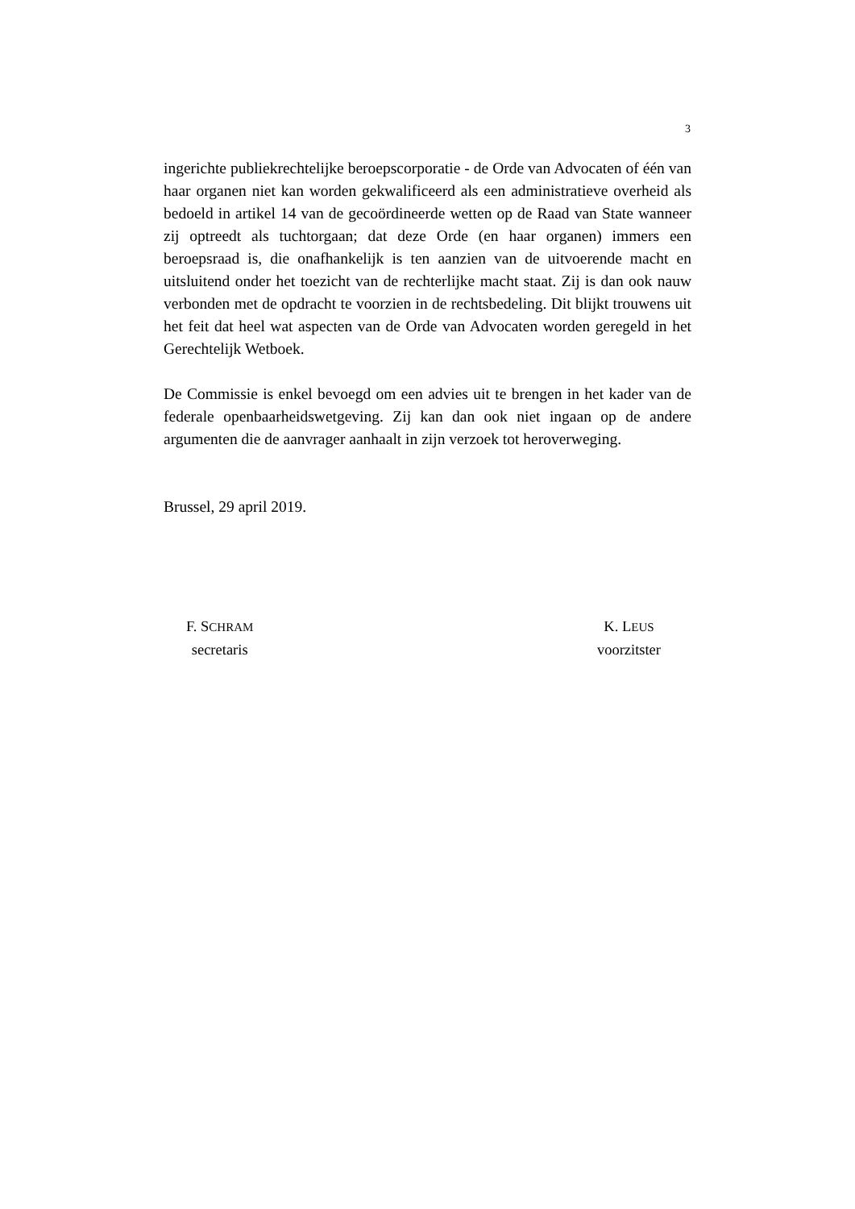3
ingerichte publiekrechtelijke beroepscorporatie - de Orde van Advocaten of één van haar organen niet kan worden gekwalificeerd als een administratieve overheid als bedoeld in artikel 14 van de gecoördineerde wetten op de Raad van State wanneer zij optreedt als tuchtorgaan; dat deze Orde (en haar organen) immers een beroepsraad is, die onafhankelijk is ten aanzien van de uitvoerende macht en uitsluitend onder het toezicht van de rechterlijke macht staat. Zij is dan ook nauw verbonden met de opdracht te voorzien in de rechtsbedeling. Dit blijkt trouwens uit het feit dat heel wat aspecten van de Orde van Advocaten worden geregeld in het Gerechtelijk Wetboek.
De Commissie is enkel bevoegd om een advies uit te brengen in het kader van de federale openbaarheidswetgeving. Zij kan dan ook niet ingaan op de andere argumenten die de aanvrager aanhaalt in zijn verzoek tot heroverweging.
Brussel, 29 april 2019.
F. SCHRAM
secretaris
K. LEUS
voorzitster